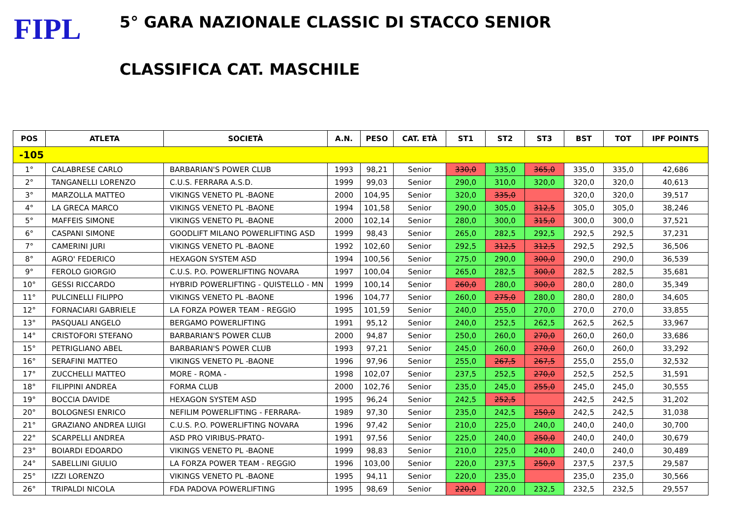FIPL
5° GARA NAZIONALE CLASSIC DI STACCO SENIOR
CLASSIFICA CAT. MASCHILE
| POS | ATLETA | SOCIETÀ | A.N. | PESO | CAT. ETÀ | ST1 | ST2 | ST3 | BST | TOT | IPF POINTS |
| --- | --- | --- | --- | --- | --- | --- | --- | --- | --- | --- | --- |
| -105 | | | | | | | | | | | |
| 1° | CALABRESE CARLO | BARBARIAN'S POWER CLUB | 1993 | 98,21 | Senior | 330,0 | 335,0 | 365,0 | 335,0 | 335,0 | 42,686 |
| 2° | TANGANELLI LORENZO | C.U.S. FERRARA A.S.D. | 1999 | 99,03 | Senior | 290,0 | 310,0 | 320,0 | 320,0 | 320,0 | 40,613 |
| 3° | MARZOLLA MATTEO | VIKINGS VENETO PL -BAONE | 2000 | 104,95 | Senior | 320,0 | 335,0 | | 320,0 | 320,0 | 39,517 |
| 4° | LA GRECA MARCO | VIKINGS VENETO PL -BAONE | 1994 | 101,58 | Senior | 290,0 | 305,0 | 312,5 | 305,0 | 305,0 | 38,246 |
| 5° | MAFFEIS SIMONE | VIKINGS VENETO PL -BAONE | 2000 | 102,14 | Senior | 280,0 | 300,0 | 315,0 | 300,0 | 300,0 | 37,521 |
| 6° | CASPANI SIMONE | GOODLIFT MILANO POWERLIFTING ASD | 1999 | 98,43 | Senior | 265,0 | 282,5 | 292,5 | 292,5 | 292,5 | 37,231 |
| 7° | CAMERINI JURI | VIKINGS VENETO PL -BAONE | 1992 | 102,60 | Senior | 292,5 | 312,5 | 312,5 | 292,5 | 292,5 | 36,506 |
| 8° | AGRO' FEDERICO | HEXAGON SYSTEM ASD | 1994 | 100,56 | Senior | 275,0 | 290,0 | 300,0 | 290,0 | 290,0 | 36,539 |
| 9° | FEROLO GIORGIO | C.U.S. P.O. POWERLIFTING NOVARA | 1997 | 100,04 | Senior | 265,0 | 282,5 | 300,0 | 282,5 | 282,5 | 35,681 |
| 10° | GESSI RICCARDO | HYBRID POWERLIFTING - QUISTELLO - MN | 1999 | 100,14 | Senior | 260,0 | 280,0 | 300,0 | 280,0 | 280,0 | 35,349 |
| 11° | PULCINELLI FILIPPO | VIKINGS VENETO PL -BAONE | 1996 | 104,77 | Senior | 260,0 | 275,0 | 280,0 | 280,0 | 280,0 | 34,605 |
| 12° | FORNACIARI GABRIELE | LA FORZA POWER TEAM - REGGIO | 1995 | 101,59 | Senior | 240,0 | 255,0 | 270,0 | 270,0 | 270,0 | 33,855 |
| 13° | PASQUALI ANGELO | BERGAMO POWERLIFTING | 1991 | 95,12 | Senior | 240,0 | 252,5 | 262,5 | 262,5 | 262,5 | 33,967 |
| 14° | CRISTOFORI STEFANO | BARBARIAN'S POWER CLUB | 2000 | 94,87 | Senior | 250,0 | 260,0 | 270,0 | 260,0 | 260,0 | 33,686 |
| 15° | PETRIGLIANO ABEL | BARBARIAN'S POWER CLUB | 1993 | 97,21 | Senior | 245,0 | 260,0 | 270,0 | 260,0 | 260,0 | 33,292 |
| 16° | SERAFINI MATTEO | VIKINGS VENETO PL -BAONE | 1996 | 97,96 | Senior | 255,0 | 267,5 | 267,5 | 255,0 | 255,0 | 32,532 |
| 17° | ZUCCHELLI MATTEO | MORE - ROMA - | 1998 | 102,07 | Senior | 237,5 | 252,5 | 270,0 | 252,5 | 252,5 | 31,591 |
| 18° | FILIPPINI ANDREA | FORMA CLUB | 2000 | 102,76 | Senior | 235,0 | 245,0 | 255,0 | 245,0 | 245,0 | 30,555 |
| 19° | BOCCIA DAVIDE | HEXAGON SYSTEM ASD | 1995 | 96,24 | Senior | 242,5 | 252,5 | | 242,5 | 242,5 | 31,202 |
| 20° | BOLOGNESI ENRICO | NEFILIM POWERLIFTING - FERRARA- | 1989 | 97,30 | Senior | 235,0 | 242,5 | 250,0 | 242,5 | 242,5 | 31,038 |
| 21° | GRAZIANO ANDREA LUIGI | C.U.S. P.O. POWERLIFTING NOVARA | 1996 | 97,42 | Senior | 210,0 | 225,0 | 240,0 | 240,0 | 240,0 | 30,700 |
| 22° | SCARPELLI ANDREA | ASD PRO VIRIBUS-PRATO- | 1991 | 97,56 | Senior | 225,0 | 240,0 | 250,0 | 240,0 | 240,0 | 30,679 |
| 23° | BOIARDI EDOARDO | VIKINGS VENETO PL -BAONE | 1999 | 98,83 | Senior | 210,0 | 225,0 | 240,0 | 240,0 | 240,0 | 30,489 |
| 24° | SABELLINI GIULIO | LA FORZA POWER TEAM - REGGIO | 1996 | 103,00 | Senior | 220,0 | 237,5 | 250,0 | 237,5 | 237,5 | 29,587 |
| 25° | IZZI LORENZO | VIKINGS VENETO PL -BAONE | 1995 | 94,11 | Senior | 220,0 | 235,0 | | 235,0 | 235,0 | 30,566 |
| 26° | TRIPALDI NICOLA | FDA PADOVA POWERLIFTING | 1995 | 98,69 | Senior | 220,0 | 220,0 | 232,5 | 232,5 | 232,5 | 29,557 |